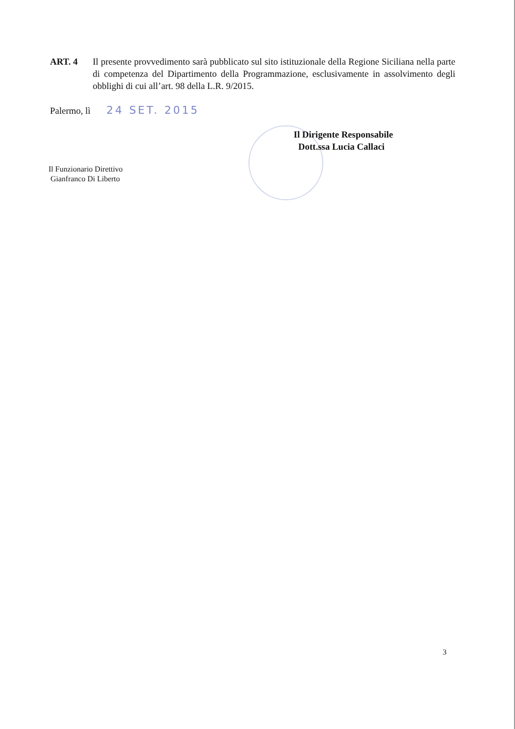ART. 4 Il presente provvedimento sarà pubblicato sul sito istituzionale della Regione Siciliana nella parte di competenza del Dipartimento della Programmazione, esclusivamente in assolvimento degli obblighi di cui all’art. 98 della L.R. 9/2015.
Palermo, lì 24 SET. 2015
Il Dirigente Responsabile
Dott.ssa Lucia Callaci
Il Funzionario Direttivo
Gianfranco Di Liberto
3